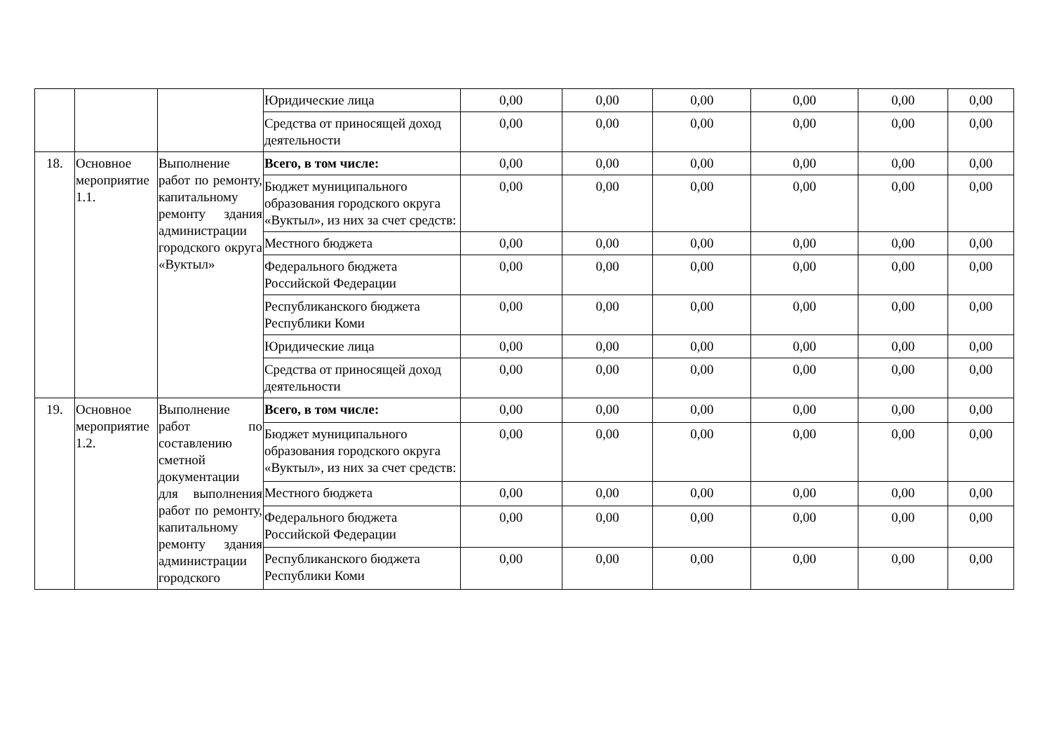| | | | Юридические лица | 0,00 | 0,00 | 0,00 | 0,00 | 0,00 | 0,00 |
| | | | Средства от приносящей доход деятельности | 0,00 | 0,00 | 0,00 | 0,00 | 0,00 | 0,00 |
| 18. | Основное мероприятие 1.1. | Выполнение работ по ремонту, капитальному ремонту здания администрации городского округа «Вуктыл» | Всего, в том числе: | 0,00 | 0,00 | 0,00 | 0,00 | 0,00 | 0,00 |
| | | | Бюджет муниципального образования городского округа «Вуктыл», из них за счет средств: | 0,00 | 0,00 | 0,00 | 0,00 | 0,00 | 0,00 |
| | | | Местного бюджета | 0,00 | 0,00 | 0,00 | 0,00 | 0,00 | 0,00 |
| | | | Федерального бюджета Российской Федерации | 0,00 | 0,00 | 0,00 | 0,00 | 0,00 | 0,00 |
| | | | Республиканского бюджета Республики Коми | 0,00 | 0,00 | 0,00 | 0,00 | 0,00 | 0,00 |
| | | | Юридические лица | 0,00 | 0,00 | 0,00 | 0,00 | 0,00 | 0,00 |
| | | | Средства от приносящей доход деятельности | 0,00 | 0,00 | 0,00 | 0,00 | 0,00 | 0,00 |
| 19. | Основное мероприятие 1.2. | Выполнение работ по составлению сметной документации для выполнения работ по ремонту, капитальному ремонту здания администрации городского | Всего, в том числе: | 0,00 | 0,00 | 0,00 | 0,00 | 0,00 | 0,00 |
| | | | Бюджет муниципального образования городского округа «Вуктыл», из них за счет средств: | 0,00 | 0,00 | 0,00 | 0,00 | 0,00 | 0,00 |
| | | | Местного бюджета | 0,00 | 0,00 | 0,00 | 0,00 | 0,00 | 0,00 |
| | | | Федерального бюджета Российской Федерации | 0,00 | 0,00 | 0,00 | 0,00 | 0,00 | 0,00 |
| | | | Республиканского бюджета Республики Коми | 0,00 | 0,00 | 0,00 | 0,00 | 0,00 | 0,00 |